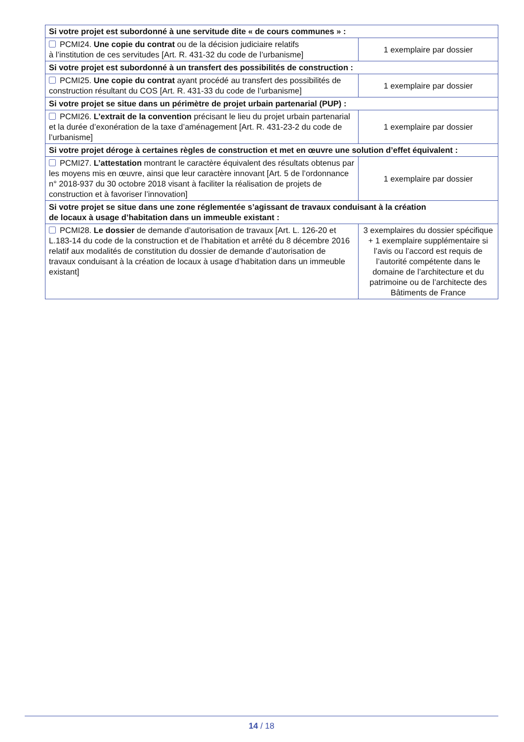| Si votre projet est subordonné à une servitude dite « de cours communes » : | |
| --- | --- |
| PCMI24. Une copie du contrat ou de la décision judiciaire relatifs à l’institution de ces servitudes [Art. R. 431-32 du code de l’urbanisme] | 1 exemplaire par dossier |
| Si votre projet est subordonné à un transfert des possibilités de construction : | |
| PCMI25. Une copie du contrat ayant procédé au transfert des possibilités de construction résultant du COS [Art. R. 431-33 du code de l’urbanisme] | 1 exemplaire par dossier |
| Si votre projet se situe dans un périmètre de projet urbain partenarial (PUP) : | |
| PCMI26. L’extrait de la convention précisant le lieu du projet urbain partenarial et la durée d’exonération de la taxe d’aménagement [Art. R. 431-23-2 du code de l’urbanisme] | 1 exemplaire par dossier |
| Si votre projet déroge à certaines règles de construction et met en œuvre une solution d’effet équivalent : | |
| PCMI27. L’attestation montrant le caractère équivalent des résultats obtenus par les moyens mis en œuvre, ainsi que leur caractère innovant [Art. 5 de l’ordonnance n° 2018-937 du 30 octobre 2018 visant à faciliter la réalisation de projets de construction et à favoriser l’innovation] | 1 exemplaire par dossier |
| Si votre projet se situe dans une zone réglementée s’agissant de travaux conduisant à la création de locaux à usage d’habitation dans un immeuble existant : | |
| PCMI28. Le dossier de demande d’autorisation de travaux [Art. L. 126-20 et L.183-14 du code de la construction et de l’habitation et arrêté du 8 décembre 2016 relatif aux modalités de constitution du dossier de demande d’autorisation de travaux conduisant à la création de locaux à usage d’habitation dans un immeuble existant] | 3 exemplaires du dossier spécifique + 1 exemplaire supplémentaire si l’avis ou l’accord est requis de l’autorité compétente dans le domaine de l’architecture et du patrimoine ou de l’architecte des Bâtiments de France |
14 / 18